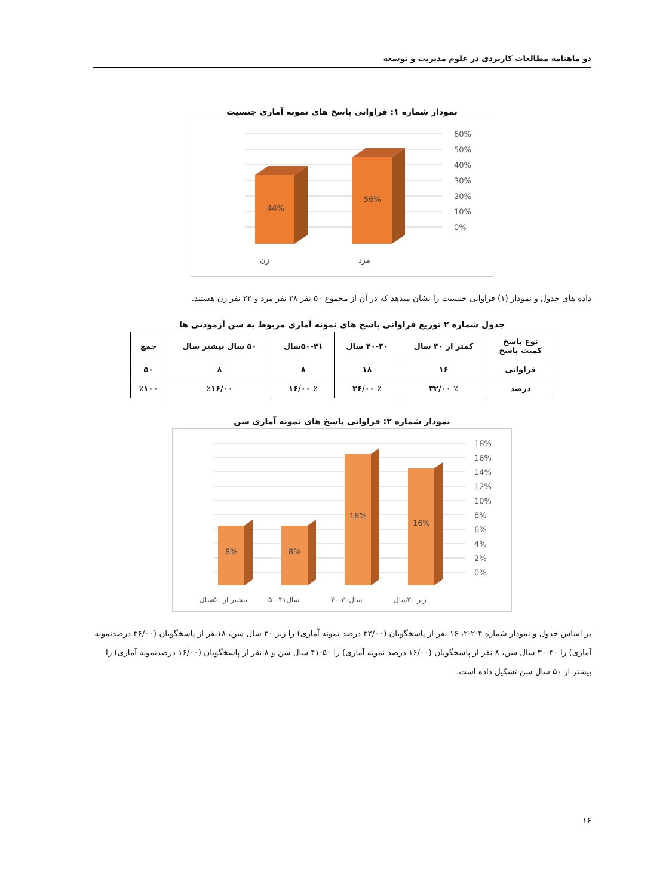دو ماهنامه مطالعات کاربردی در علوم مدیریت و توسعه
نمودار شماره ۱: فراوانی پاسخ های نمونه آماری جنسیت
60%
50%
40%
30%
20%
10%
0%
44%
56%
زن
مرد
داده های جدول و نمودار (۱) فراوانی جنسیت را نشان میدهد که در آن از مجموع ۵۰ نفر ۲۸ نفر مرد و ۲۲ نفر زن هستند.
جدول شماره ۲ توزیع فراوانی پاسخ های نمونه آماری مربوط به سن آزمودنی ها
| نوع پاسخ کمیت پاسخ | کمتر از ۳۰ سال | ۴۰-۳۰ سال | ۵۰-۴۱سال | ۵۰ سال بیشتر سال | جمع |
| --- | --- | --- | --- | --- | --- |
| فراوانی | ۱۶ | ۱۸ | ۸ | ۸ | ۵۰ |
| درصد | ٪ ۳۲/۰۰ | ٪ ۳۶/۰۰ | ٪ ۱۶/۰۰ | ٪۱۶/۰۰ | ٪۱۰۰ |
نمودار شماره ۲: فراوانی پاسخ های نمونه آماری سن
18%
16%
14%
12%
10%
8%
6%
4%
2%
0%
8%
8%
18%
16%
بیشتر از ۵۰سال
۵۰-۴۱سال
۴۰-۳۰سال
زیر ۳۰سال
بر اساس جدول و نمودار شماره ۴-۲-۲، ۱۶ نفر از پاسخگویان (۳۲/۰۰ درصد نمونه آماری) را زیر ۳۰ سال سن، ۱۸نفر از پاسخگویان (۳۶/۰۰ درصدنمونه آماری) را ۴۰-۳۰ سال سن، ۸ نفر از پاسخگویان (۱۶/۰۰ درصد نمونه آماری) را ۵۰-۴۱ سال سن و ۸ نفر از پاسخگویان (۱۶/۰۰ درصدنمونه آماری) را بیشتر از ۵۰ سال سن تشکیل داده است.
۱۶